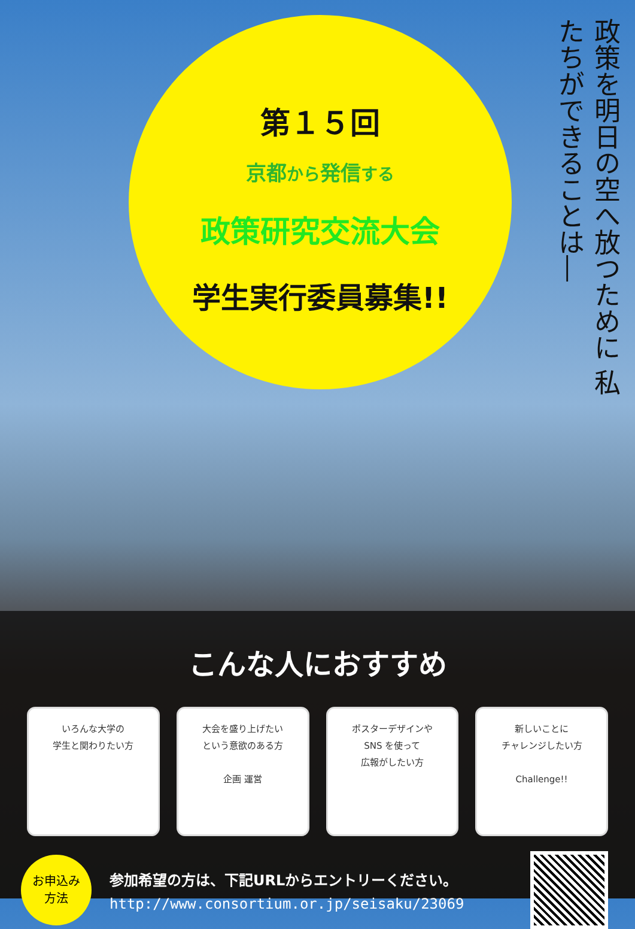第１５回
京都から発信する
政策研究交流大会
学生実行委員募集!!
政策を明日の空へ放つために 私たちができることは―
こんな人におすすめ
いろんな大学の
学生と関わりたい方
大会を盛り上げたい
という意欲のある方
企画 運営
ポスターデザインや
SNS を使って
広報がしたい方
新しいことに
チャレンジしたい方
Challenge!!
お申込み
方法
参加希望の方は、下記URLからエントリーください。
http://www.consortium.or.jp/seisaku/23069